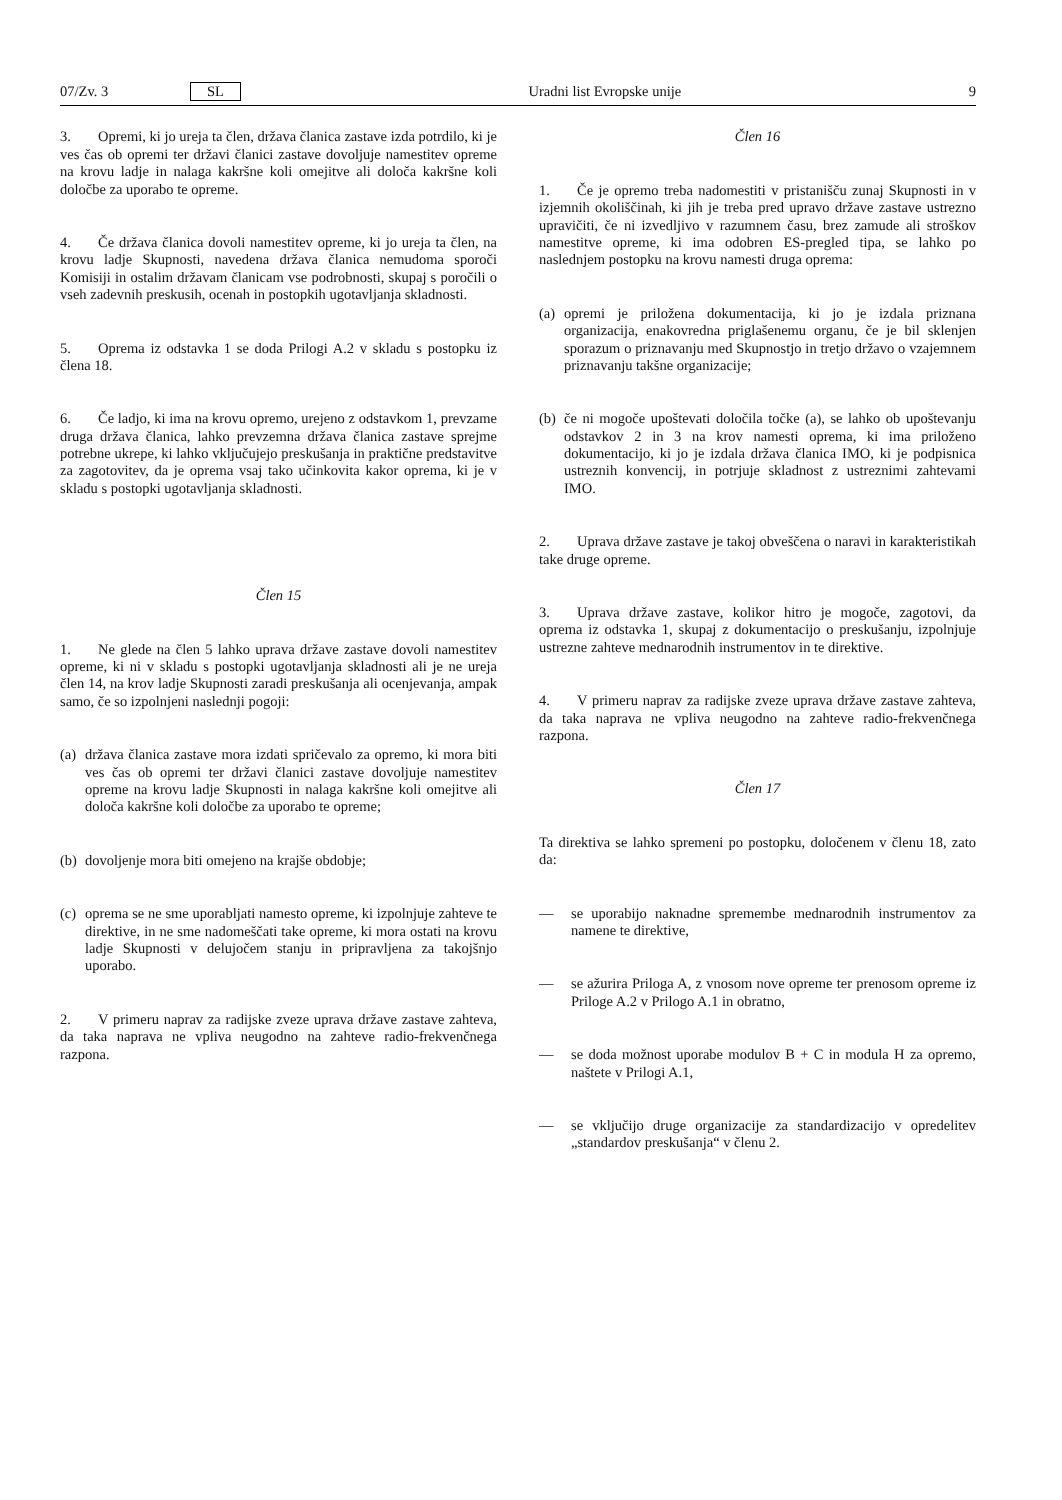07/Zv. 3 SL Uradni list Evropske unije 9
3. Opremi, ki jo ureja ta člen, država članica zastave izda potrdilo, ki je ves čas ob opremi ter državi članici zastave dovoljuje namestitev opreme na krovu ladje in nalaga kakršne koli omejitve ali določa kakršne koli določbe za uporabo te opreme.
4. Če država članica dovoli namestitev opreme, ki jo ureja ta člen, na krovu ladje Skupnosti, navedena država članica nemudoma sporoči Komisiji in ostalim državam članicam vse podrobnosti, skupaj s poročili o vseh zadevnih preskusih, ocenah in postopkih ugotavljanja skladnosti.
5. Oprema iz odstavka 1 se doda Prilogi A.2 v skladu s postopku iz člena 18.
6. Če ladjo, ki ima na krovu opremo, urejeno z odstavkom 1, prevzame druga država članica, lahko prevzemna država članica zastave sprejme potrebne ukrepe, ki lahko vključujejo preskušanja in praktične predstavitve za zagotovitev, da je oprema vsaj tako učinkovita kakor oprema, ki je v skladu s postopki ugotavljanja skladnosti.
Člen 15
1. Ne glede na člen 5 lahko uprava države zastave dovoli namestitev opreme, ki ni v skladu s postopki ugotavljanja skladnosti ali je ne ureja člen 14, na krov ladje Skupnosti zaradi preskušanja ali ocenjevanja, ampak samo, če so izpolnjeni naslednji pogoji:
(a) država članica zastave mora izdati spričevalo za opremo, ki mora biti ves čas ob opremi ter državi članici zastave dovoljuje namestitev opreme na krovu ladje Skupnosti in nalaga kakršne koli omejitve ali določa kakršne koli določbe za uporabo te opreme;
(b) dovoljenje mora biti omejeno na krajše obdobje;
(c) oprema se ne sme uporabljati namesto opreme, ki izpolnjuje zahteve te direktive, in ne sme nadomeščati take opreme, ki mora ostati na krovu ladje Skupnosti v delujočem stanju in pripravljena za takojšnjo uporabo.
2. V primeru naprav za radijske zveze uprava države zastave zahteva, da taka naprava ne vpliva neugodno na zahteve radio-frekvenčnega razpona.
Člen 16
1. Če je opremo treba nadomestiti v pristanišču zunaj Skupnosti in v izjemnih okoliščinah, ki jih je treba pred upravo države zastave ustrezno upravičiti, če ni izvedljivo v razumnem času, brez zamude ali stroškov namestitve opreme, ki ima odobren ES-pregled tipa, se lahko po naslednjem postopku na krovu namesti druga oprema:
(a) opremi je priložena dokumentacija, ki jo je izdala priznana organizacija, enakovredna priglašenemu organu, če je bil sklenjen sporazum o priznavanju med Skupnostjo in tretjo državo o vzajemnem priznavanju takšne organizacije;
(b) če ni mogoče upoštevati določila točke (a), se lahko ob upoštevanju odstavkov 2 in 3 na krov namesti oprema, ki ima priloženo dokumentacijo, ki jo je izdala država članica IMO, ki je podpisnica ustreznih konvencij, in potrjuje skladnost z ustreznimi zahtevami IMO.
2. Uprava države zastave je takoj obveščena o naravi in karakteristikah take druge opreme.
3. Uprava države zastave, kolikor hitro je mogoče, zagotovi, da oprema iz odstavka 1, skupaj z dokumentacijo o preskušanju, izpolnjuje ustrezne zahteve mednarodnih instrumentov in te direktive.
4. V primeru naprav za radijske zveze uprava države zastave zahteva, da taka naprava ne vpliva neugodno na zahteve radio-frekvenčnega razpona.
Člen 17
Ta direktiva se lahko spremeni po postopku, določenem v členu 18, zato da:
— se uporabijo naknadne spremembe mednarodnih instrumentov za namene te direktive,
— se ažurira Priloga A, z vnosom nove opreme ter prenosom opreme iz Priloge A.2 v Prilogo A.1 in obratno,
— se doda možnost uporabe modulov B + C in modula H za opremo, naštete v Prilogi A.1,
— se vključijo druge organizacije za standardizacijo v opredelitev „standardov preskušanja“ v členu 2.